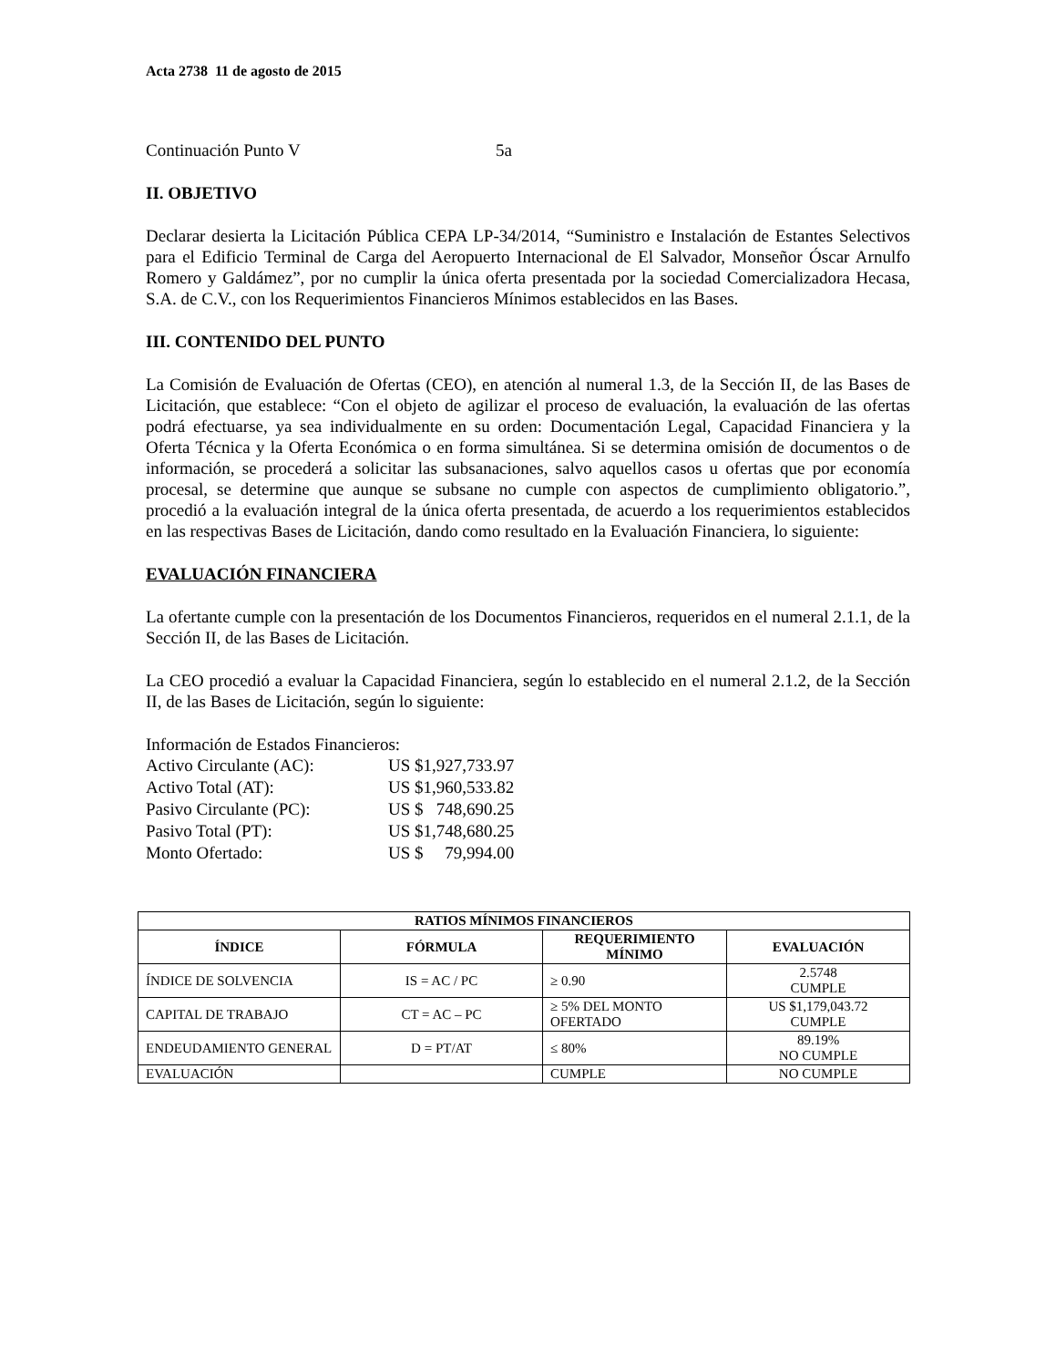Acta 2738 11 de agosto de 2015
Continuación Punto V 5a
II. OBJETIVO
Declarar desierta la Licitación Pública CEPA LP-34/2014, “Suministro e Instalación de Estantes Selectivos para el Edificio Terminal de Carga del Aeropuerto Internacional de El Salvador, Monseñor Óscar Arnulfo Romero y Galdámez”, por no cumplir la única oferta presentada por la sociedad Comercializadora Hecasa, S.A. de C.V., con los Requerimientos Financieros Mínimos establecidos en las Bases.
III. CONTENIDO DEL PUNTO
La Comisión de Evaluación de Ofertas (CEO), en atención al numeral 1.3, de la Sección II, de las Bases de Licitación, que establece: “Con el objeto de agilizar el proceso de evaluación, la evaluación de las ofertas podrá efectuarse, ya sea individualmente en su orden: Documentación Legal, Capacidad Financiera y la Oferta Técnica y la Oferta Económica o en forma simultánea. Si se determina omisión de documentos o de información, se procederá a solicitar las subsanaciones, salvo aquellos casos u ofertas que por economía procesal, se determine que aunque se subsane no cumple con aspectos de cumplimiento obligatorio.”, procedió a la evaluación integral de la única oferta presentada, de acuerdo a los requerimientos establecidos en las respectivas Bases de Licitación, dando como resultado en la Evaluación Financiera, lo siguiente:
EVALUACIÓN FINANCIERA
La ofertante cumple con la presentación de los Documentos Financieros, requeridos en el numeral 2.1.1, de la Sección II, de las Bases de Licitación.
La CEO procedió a evaluar la Capacidad Financiera, según lo establecido en el numeral 2.1.2, de la Sección II, de las Bases de Licitación, según lo siguiente:
Información de Estados Financieros:
| Activo Circulante (AC): | US $1,927,733.97 |
| Activo Total (AT): | US $1,960,533.82 |
| Pasivo Circulante (PC): | US $ 748,690.25 |
| Pasivo Total (PT): | US $1,748,680.25 |
| Monto Ofertado: | US $ 79,994.00 |
| RATIOS MÍNIMOS FINANCIEROS | | | |
| --- | --- | --- | --- |
| ÍNDICE | FÓRMULA | REQUERIMIENTO MÍNIMO | EVALUACIÓN |
| ÍNDICE DE SOLVENCIA | IS = AC / PC | ≥ 0.90 | 2.5748 CUMPLE |
| CAPITAL DE TRABAJO | CT = AC – PC | ≥ 5% DEL MONTO OFERTADO | US $1,179,043.72 CUMPLE |
| ENDEUDAMIENTO GENERAL | D = PT/AT | ≤ 80% | 89.19% NO CUMPLE |
| EVALUACIÓN | | CUMPLE | NO CUMPLE |